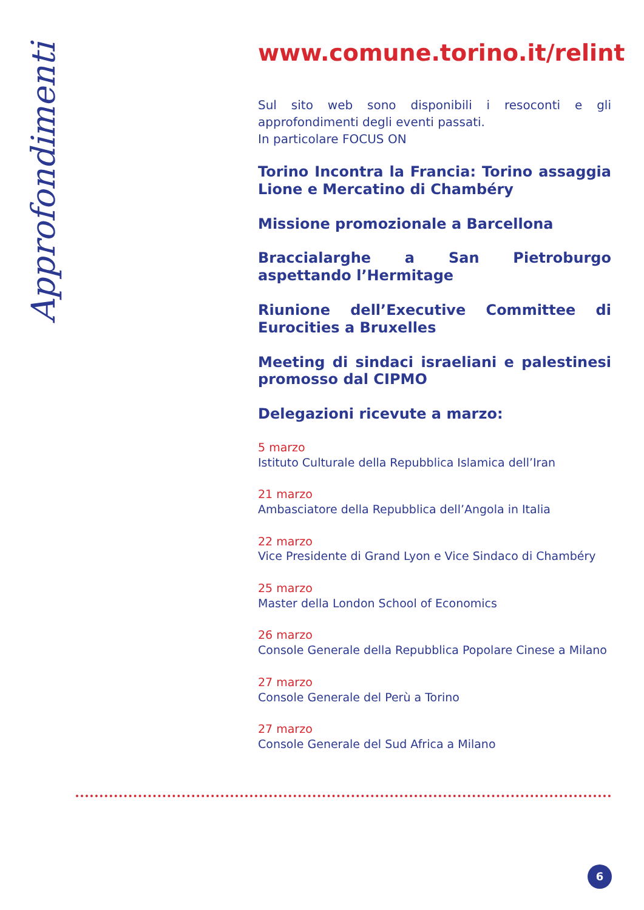Approfondimenti
www.comune.torino.it/relint
Sul sito web sono disponibili i resoconti e gli approfondimenti degli eventi passati.
In particolare FOCUS ON
Torino Incontra la Francia: Torino assaggia Lione e Mercatino di Chambéry
Missione promozionale a Barcellona
Braccialarghe a San Pietroburgo aspettando l’Hermitage
Riunione dell’Executive Committee di Eurocities a Bruxelles
Meeting di sindaci israeliani e palestinesi promosso dal CIPMO
Delegazioni ricevute a marzo:
5 marzo
Istituto Culturale della Repubblica Islamica dell’Iran
21 marzo
Ambasciatore della Repubblica dell’Angola in Italia
22 marzo
Vice Presidente di Grand Lyon e Vice Sindaco di Chambéry
25 marzo
Master della London School of Economics
26 marzo
Console Generale della Repubblica Popolare Cinese a Milano
27 marzo
Console Generale del Perù a Torino
27 marzo
Console Generale del Sud Africa a Milano
6